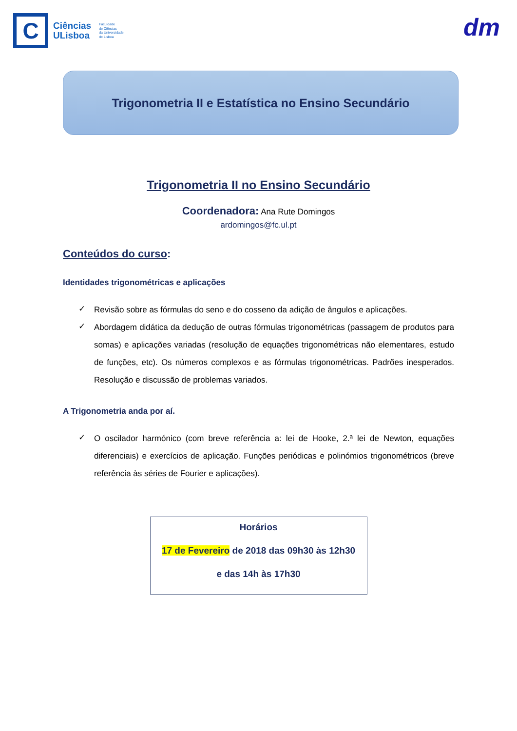C
Ciências
ULisboa
Faculdade
de Ciências
da Universidade
de Lisboa
dm
Trigonometria II e Estatística no Ensino Secundário
Trigonometria II no Ensino Secundário
Coordenadora: Ana Rute Domingos
ardomingos@fc.ul.pt
Conteúdos do curso:
Identidades trigonométricas e aplicações
✓ Revisão sobre as fórmulas do seno e do cosseno da adição de ângulos e aplicações.
✓ Abordagem didática da dedução de outras fórmulas trigonométricas (passagem de produtos para somas) e aplicações variadas (resolução de equações trigonométricas não elementares, estudo de funções, etc). Os números complexos e as fórmulas trigonométricas. Padrões inesperados. Resolução e discussão de problemas variados.
A Trigonometria anda por aí.
✓ O oscilador harmónico (com breve referência a: lei de Hooke, 2.ª lei de Newton, equações diferenciais) e exercícios de aplicação. Funções periódicas e polinómios trigonométricos (breve referência às séries de Fourier e aplicações).
Horários
17 de Fevereiro de 2018 das 09h30 às 12h30
e das 14h às 17h30